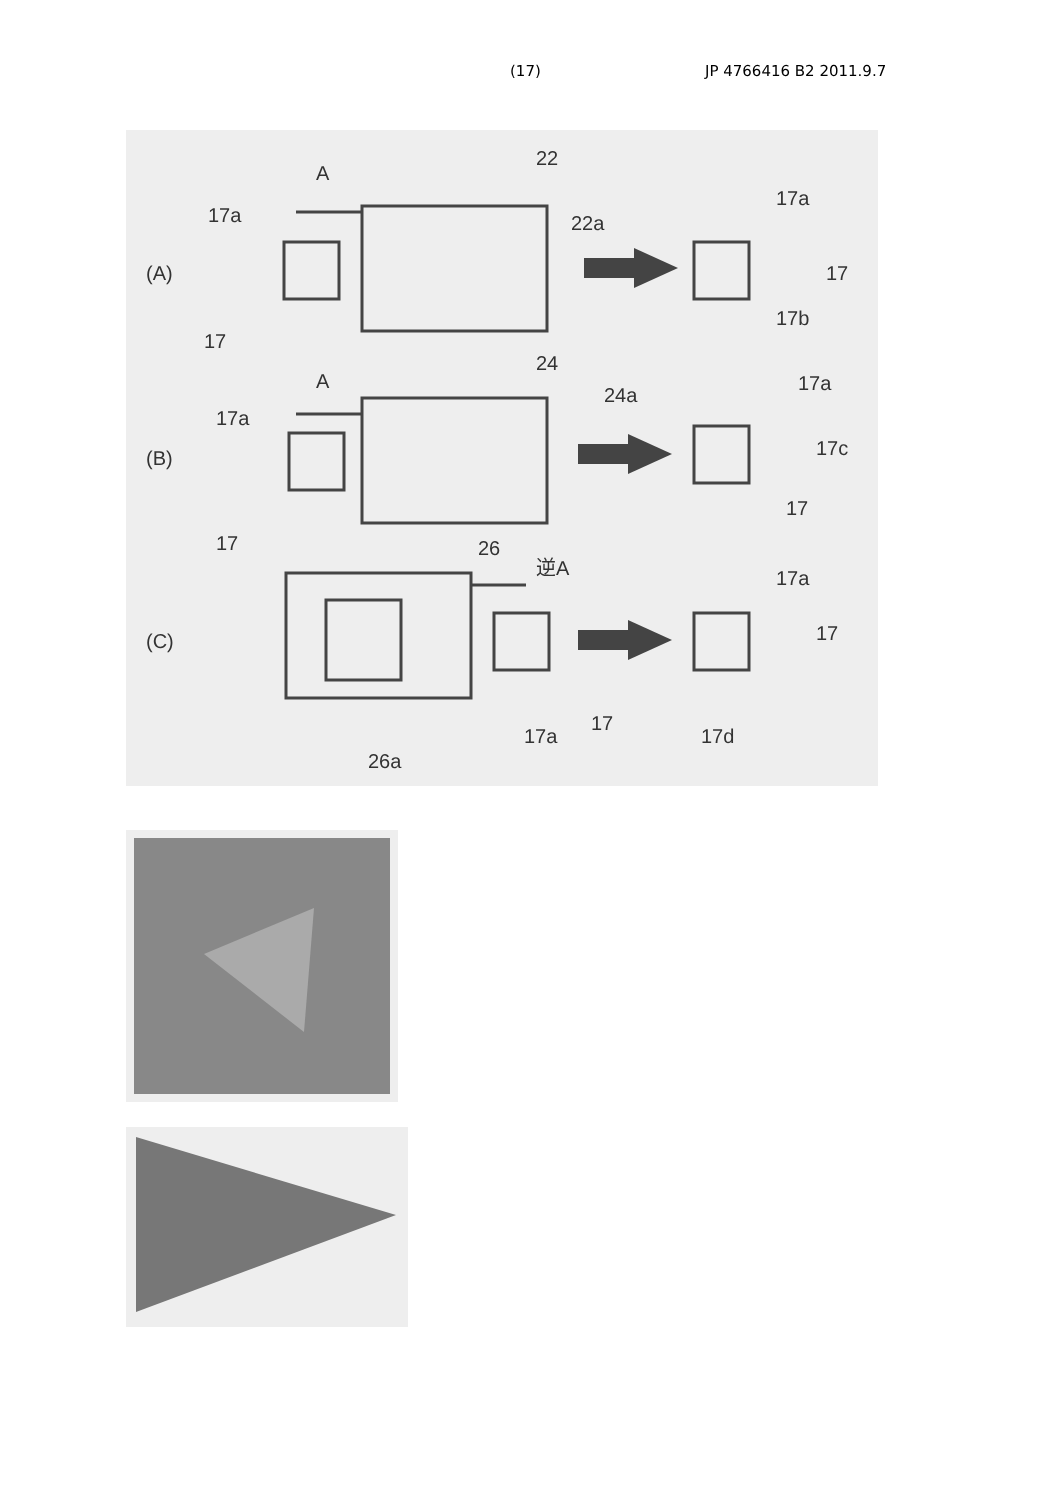(17) JP 4766416 B2 2011.9.7
(A)
(B)
(C)
A
22
17a
22a
17a
17
17b
17
A
24
17a
24a
17a
17c
17
17
26
逆A
17a
17
17a
17
17d
26a